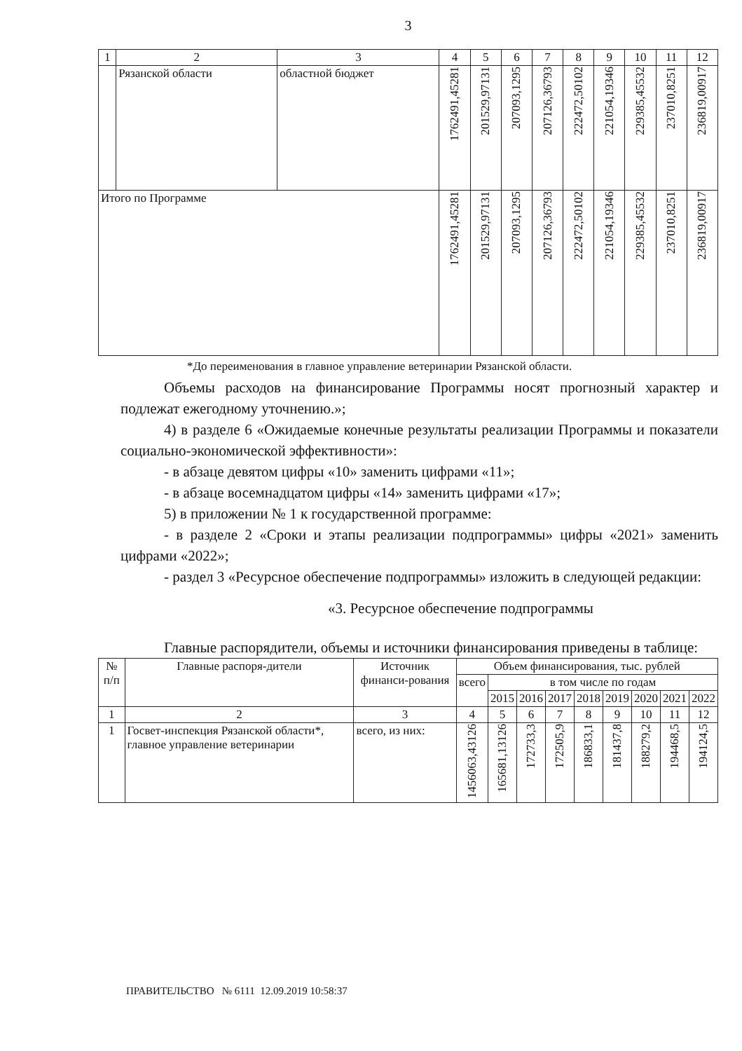3
| 1 | 2 | 3 | 4 | 5 | 6 | 7 | 8 | 9 | 10 | 11 | 12 |
| | Рязанской области | областной бюджет | 1762491,45281 | 201529,97131 | 207093,1295 | 207126,36793 | 222472,50102 | 221054,19346 | 229385,45532 | 237010,8251 | 236819,00917 |
| Итого по Программе | | | 1762491,45281 | 201529,97131 | 207093,1295 | 207126,36793 | 222472,50102 | 221054,19346 | 229385,45532 | 237010,8251 | 236819,00917 |
*До переименования в главное управление ветеринарии Рязанской области.
Объемы расходов на финансирование Программы носят прогнозный характер и подлежат ежегодному уточнению.»;
4) в разделе 6 «Ожидаемые конечные результаты реализации Программы и показатели социально-экономической эффективности»:
- в абзаце девятом цифры «10» заменить цифрами «11»;
- в абзаце восемнадцатом цифры «14» заменить цифрами «17»;
5) в приложении № 1 к государственной программе:
- в разделе 2 «Сроки и этапы реализации подпрограммы» цифры «2021» заменить цифрами «2022»;
- раздел 3 «Ресурсное обеспечение подпрограммы» изложить в следующей редакции:
«3. Ресурсное обеспечение подпрограммы
Главные распорядители, объемы и источники финансирования приведены в таблице:
| № п/п | Главные распоря-дители | Источник финанси-рования | Объем финансирования, тыс. рублей | | | | | | | | |
| | | | всего | в том числе по годам | | | | | | | |
| | | | | 2015 | 2016 | 2017 | 2018 | 2019 | 2020 | 2021 | 2022 |
| 1 | 2 | 3 | 4 | 5 | 6 | 7 | 8 | 9 | 10 | 11 | 12 |
| 1 | Госвет-инспекция Рязанской области*, главное управление ветеринарии | всего, из них: | 1456063,43126 | 165681,13126 | 172733,3 | 172505,9 | 186833,1 | 181437,8 | 188279,2 | 194468,5 | 194124,5 |
ПРАВИТЕЛЬСТВО № 6111 12.09.2019 10:58:37